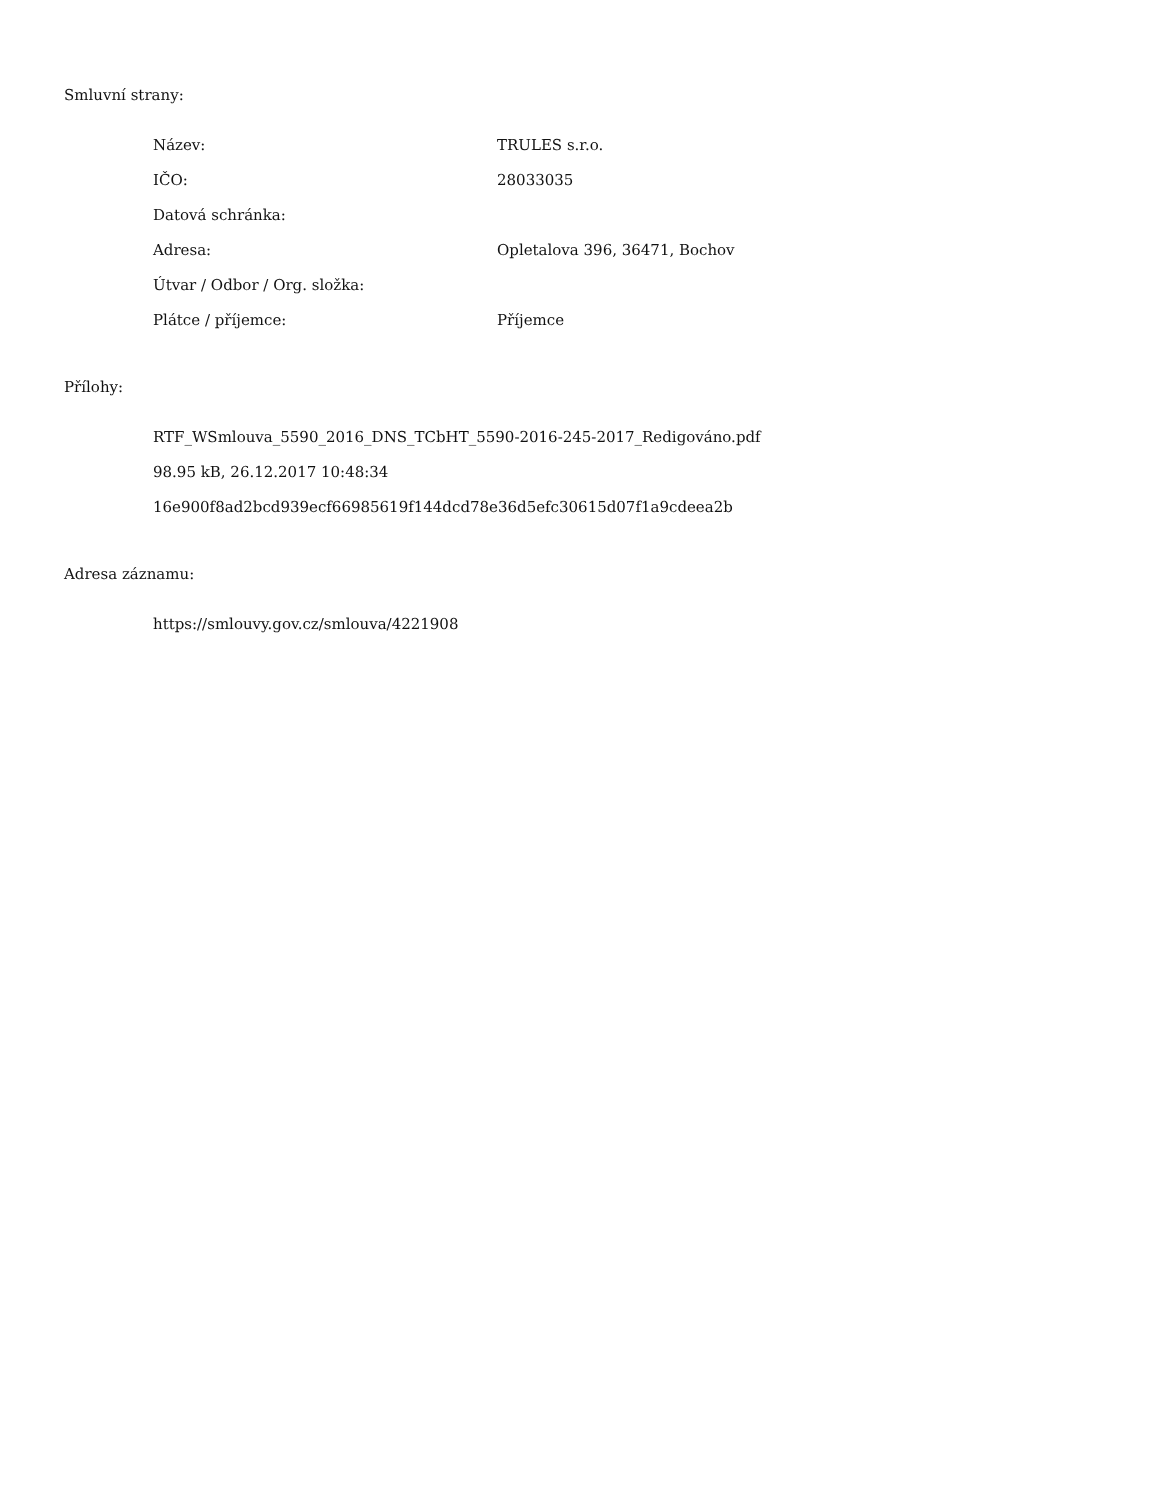Smluvní strany:
| Název: | TRULES s.r.o. |
| IČO: | 28033035 |
| Datová schránka: | |
| Adresa: | Opletalova 396, 36471, Bochov |
| Útvar / Odbor / Org. složka: | |
| Plátce / příjemce: | Příjemce |
Přílohy:
RTF_WSmlouva_5590_2016_DNS_TCbHT_5590-2016-245-2017_Redigováno.pdf
98.95 kB, 26.12.2017 10:48:34
16e900f8ad2bcd939ecf66985619f144dcd78e36d5efc30615d07f1a9cdeea2b
Adresa záznamu:
https://smlouvy.gov.cz/smlouva/4221908